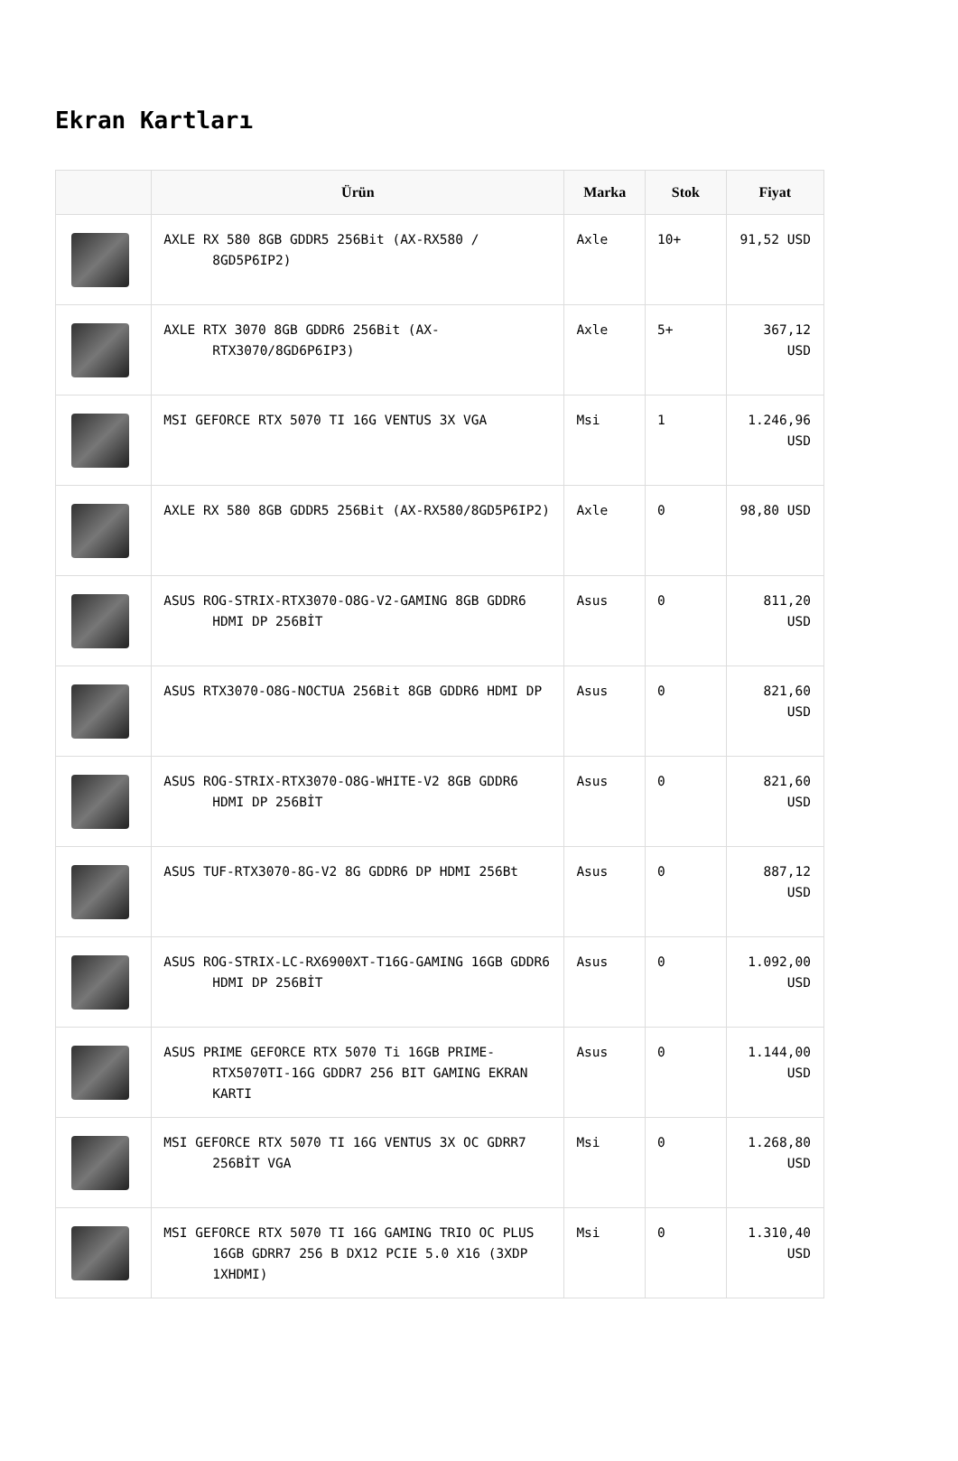Ekran Kartları
| | Ürün | Marka | Stok | Fiyat |
| --- | --- | --- | --- | --- |
| | AXLE RX 580 8GB GDDR5 256Bit (AX-RX580 / 8GD5P6IP2) | Axle | 10+ | 91,52 USD |
| | AXLE RTX 3070 8GB GDDR6 256Bit (AX-RTX3070/8GD6P6IP3) | Axle | 5+ | 367,12 USD |
| | MSI GEFORCE RTX 5070 TI 16G VENTUS 3X VGA | Msi | 1 | 1.246,96 USD |
| | AXLE RX 580 8GB GDDR5 256Bit (AX-RX580/8GD5P6IP2) | Axle | 0 | 98,80 USD |
| | ASUS ROG-STRIX-RTX3070-O8G-V2-GAMING 8GB GDDR6 HDMI DP 256BİT | Asus | 0 | 811,20 USD |
| | ASUS RTX3070-O8G-NOCTUA 256Bit 8GB GDDR6 HDMI DP | Asus | 0 | 821,60 USD |
| | ASUS ROG-STRIX-RTX3070-O8G-WHITE-V2 8GB GDDR6 HDMI DP 256BİT | Asus | 0 | 821,60 USD |
| | ASUS TUF-RTX3070-8G-V2 8G GDDR6 DP HDMI 256Bt | Asus | 0 | 887,12 USD |
| | ASUS ROG-STRIX-LC-RX6900XT-T16G-GAMING 16GB GDDR6 HDMI DP 256BİT | Asus | 0 | 1.092,00 USD |
| | ASUS PRIME GEFORCE RTX 5070 Ti 16GB PRIME-RTX5070TI-16G GDDR7 256 BIT GAMING EKRAN KARTI | Asus | 0 | 1.144,00 USD |
| | MSI GEFORCE RTX 5070 TI 16G VENTUS 3X OC GDRR7 256BİT VGA | Msi | 0 | 1.268,80 USD |
| | MSI GEFORCE RTX 5070 TI 16G GAMING TRIO OC PLUS 16GB GDRR7 256 B DX12 PCIE 5.0 X16 (3XDP 1XHDMI) | Msi | 0 | 1.310,40 USD |